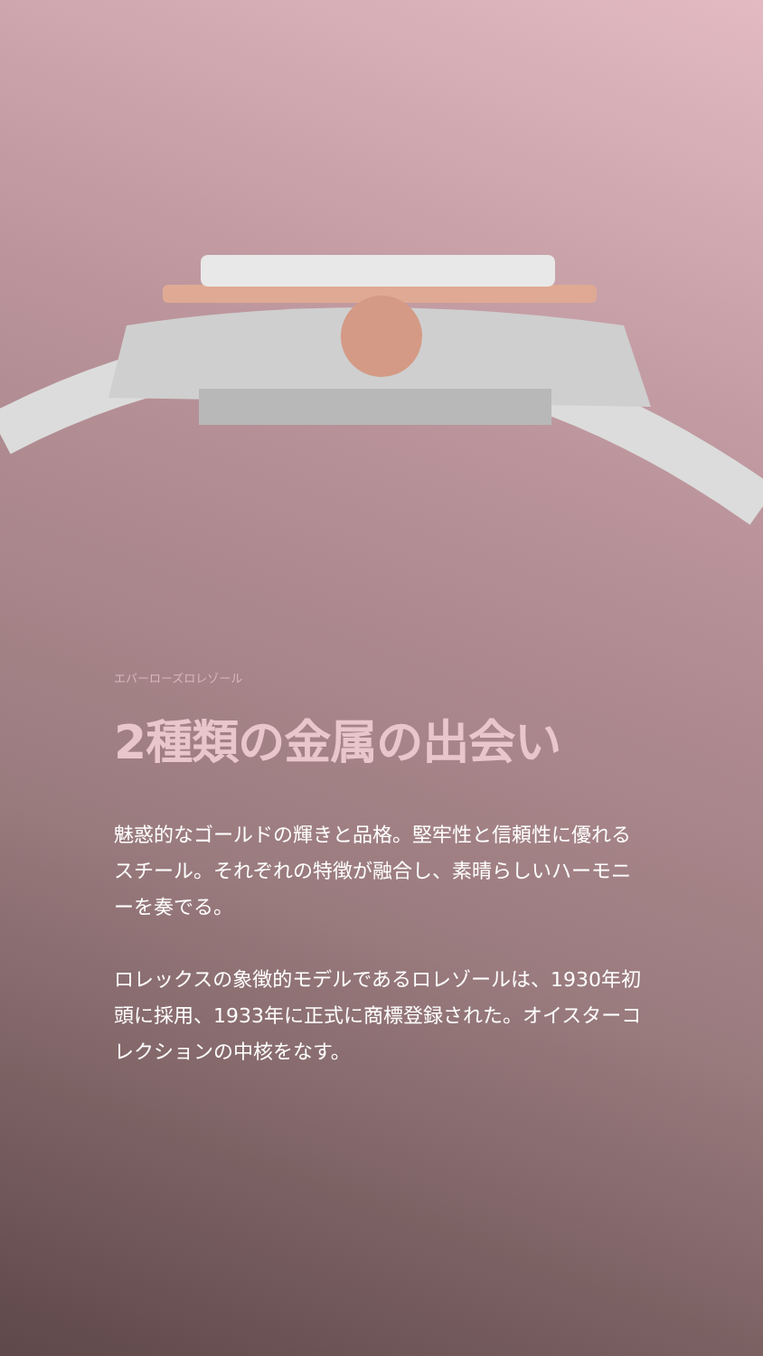エバーローズロレゾール
2種類の金属の出会い
魅惑的なゴールドの輝きと品格。堅牢性と信頼性に優れるスチール。それぞれの特徴が融合し、素晴らしいハーモニーを奏でる。
ロレックスの象徴的モデルであるロレゾールは、1930年初頭に採用、1933年に正式に商標登録された。オイスターコレクションの中核をなす。